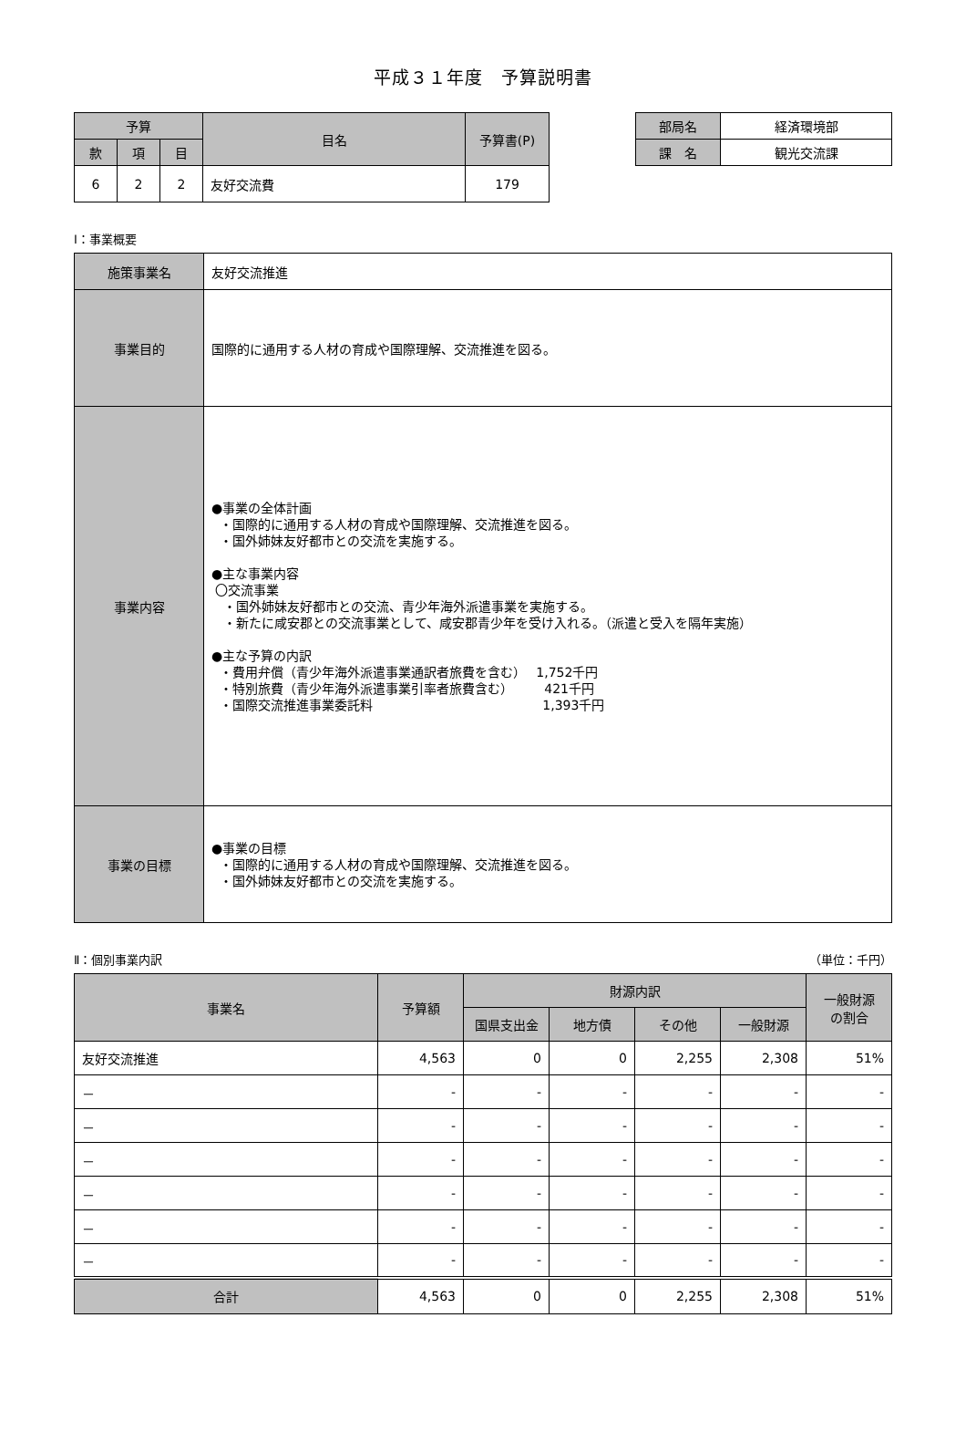平成３１年度　予算説明書
| 予算 | | | 目名 | 予算書(P) |
| --- | --- | --- | --- | --- |
| 款 | 項 | 目 | | |
| 6 | 2 | 2 | 友好交流費 | 179 |
| 部局名 | 経済環境部 |
| 課 名 | 観光交流課 |
Ⅰ：事業概要
| 施策事業名 | 友好交流推進 |
| 事業目的 | 国際的に通用する人材の育成や国際理解、交流推進を図る。 |
| 事業内容 | ●事業の全体計画 ・国際的に通用する人材の育成や国際理解、交流推進を図る。 ・国外姉妹友好都市との交流を実施する。 ●主な事業内容 〇交流事業 ・国外姉妹友好都市との交流、青少年海外派遣事業を実施する。 ・新たに咸安郡との交流事業として、咸安郡青少年を受け入れる。（派遣と受入を隔年実施） ●主な予算の内訳 ・費用弁償（青少年海外派遣事業通訳者旅費を含む） 1,752千円 ・特別旅費（青少年海外派遣事業引率者旅費含む） 421千円 ・国際交流推進事業委託料 1,393千円 |
| 事業の目標 | ●事業の目標 ・国際的に通用する人材の育成や国際理解、交流推進を図る。 ・国外姉妹友好都市との交流を実施する。 |
Ⅱ：個別事業内訳 （単位：千円）
| 事業名 | 予算額 | 財源内訳 | | | | 一般財源 の割合 |
| --- | --- | --- | --- | --- | --- | --- |
| | | 国県支出金 | 地方債 | その他 | 一般財源 | |
| 友好交流推進 | 4,563 | 0 | 0 | 2,255 | 2,308 | 51% |
| － | - | - | - | - | - | - |
| － | - | - | - | - | - | - |
| － | - | - | - | - | - | - |
| － | - | - | - | - | - | - |
| － | - | - | - | - | - | - |
| － | - | - | - | - | - | - |
| 合計 | 4,563 | 0 | 0 | 2,255 | 2,308 | 51% |